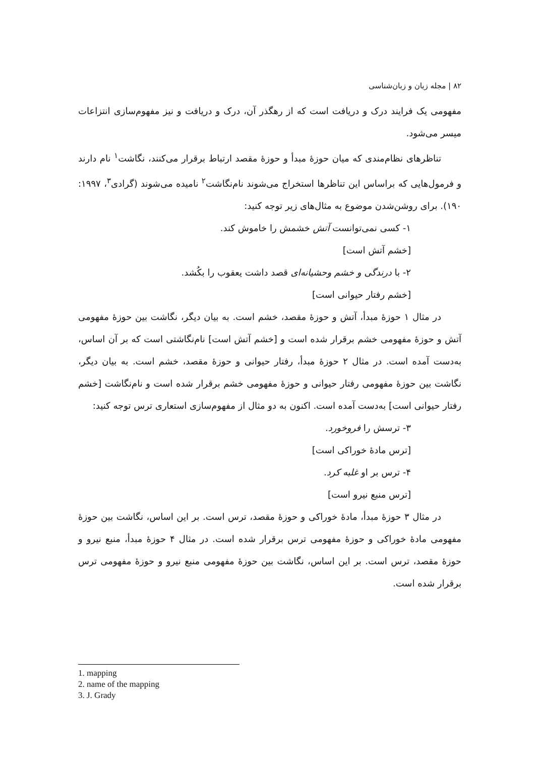۸۲ | مجله زبان و زبان‌شناسی
مفهومی یک فرایند درک و دریافت است که از رهگذر آن، درک و دریافت و نیز مفهوم‌سازی انتزاعات میسر می‌شود.
تناظرهای نظام‌مندی که میان حوزهٔ مبدأ و حوزهٔ مقصد ارتباط برقرار می‌کنند، نگاشت<sup>۱</sup> نام دارند و فرمول‌هایی که براساس این تناظرها استخراج می‌شوند نام‌نگاشت<sup>۲</sup> نامیده می‌شوند (گرادی<sup>۳</sup>، ۱۹۹۷: ۱۹۰). برای روشن‌شدن موضوع به مثال‌های زیر توجه کنید:
۱- کسی نمی‌توانست آتش خشمش را خاموش کند.
[خشم آتش است]
۲- با درندگی و خشم وحشیانه‌ای قصد داشت یعقوب را بکُشد.
[خشم رفتار حیوانی است]
در مثال ۱ حوزهٔ مبدأ، آتش و حوزهٔ مقصد، خشم است. به بیان دیگر، نگاشت بین حوزهٔ مفهومی آتش و حوزهٔ مفهومی خشم برقرار شده است و [خشم آتش است] نام‌نگاشتی است که بر آن اساس، به‌دست آمده است. در مثال ۲ حوزهٔ مبدأ، رفتار حیوانی و حوزهٔ مقصد، خشم است. به بیان دیگر، نگاشت بین حوزهٔ مفهومی رفتار حیوانی و حوزهٔ مفهومی خشم برقرار شده است و نام‌نگاشت [خشم رفتار حیوانی است] به‌دست آمده است. اکنون به دو مثال از مفهوم‌سازی استعاری ترس توجه کنید:
۳- ترسش را فروخورد.
[ترس مادهٔ خوراکی است]
۴- ترس بر او غلبه کرد.
[ترس منبع نیرو است]
در مثال ۳ حوزهٔ مبدأ، مادهٔ خوراکی و حوزهٔ مقصد، ترس است. بر این اساس، نگاشت بین حوزهٔ مفهومی مادهٔ خوراکی و حوزهٔ مفهومی ترس برقرار شده است. در مثال ۴ حوزهٔ مبدأ، منبع نیرو و حوزهٔ مقصد، ترس است. بر این اساس، نگاشت بین حوزهٔ مفهومی منبع نیرو و حوزهٔ مفهومی ترس برقرار شده است.
1. mapping
2. name of the mapping
3. J. Grady